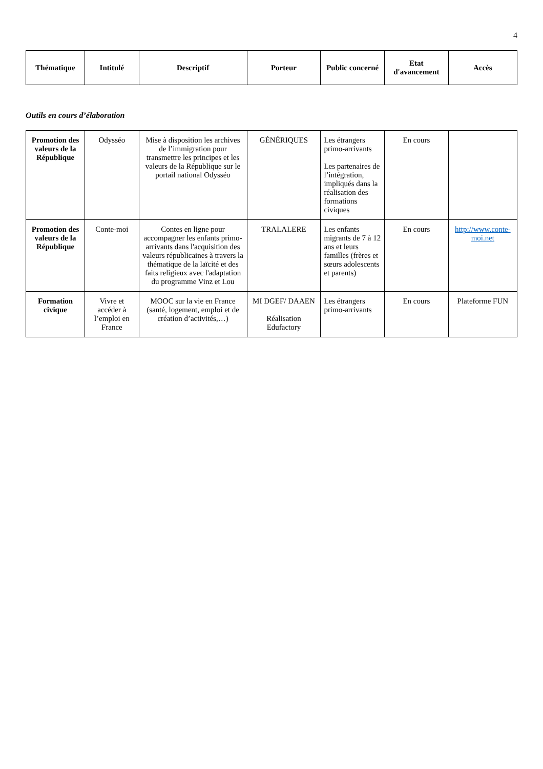4
| Thématique | Intitulé | Descriptif | Porteur | Public concerné | Etat d'avancement | Accès |
| --- | --- | --- | --- | --- | --- | --- |
Outils en cours d’élaboration
| Promotion des valeurs de la République | Odysséo | Mise à disposition les archives de l’immigration pour transmettre les principes et les valeurs de la République sur le portail national Odysséo | GÉNÉRIQUES | Les étrangers primo-arrivants Les partenaires de l’intégration, impliqués dans la réalisation des formations civiques | En cours | |
| Promotion des valeurs de la République | Conte-moi | Contes en ligne pour accompagner les enfants primo-arrivants dans l'acquisition des valeurs républicaines à travers la thématique de la laïcité et des faits religieux avec l'adaptation du programme Vinz et Lou | TRALALERE | Les enfants migrants de 7 à 12 ans et leurs familles (frères et sœurs adolescents et parents) | En cours | http://www.conte-moi.net |
| Formation civique | Vivre et accéder à l’emploi en France | MOOC sur la vie en France (santé, logement, emploi et de création d’activités,…) | MI DGEF/ DAAEN Réalisation Edufactory | Les étrangers primo-arrivants | En cours | Plateforme FUN |